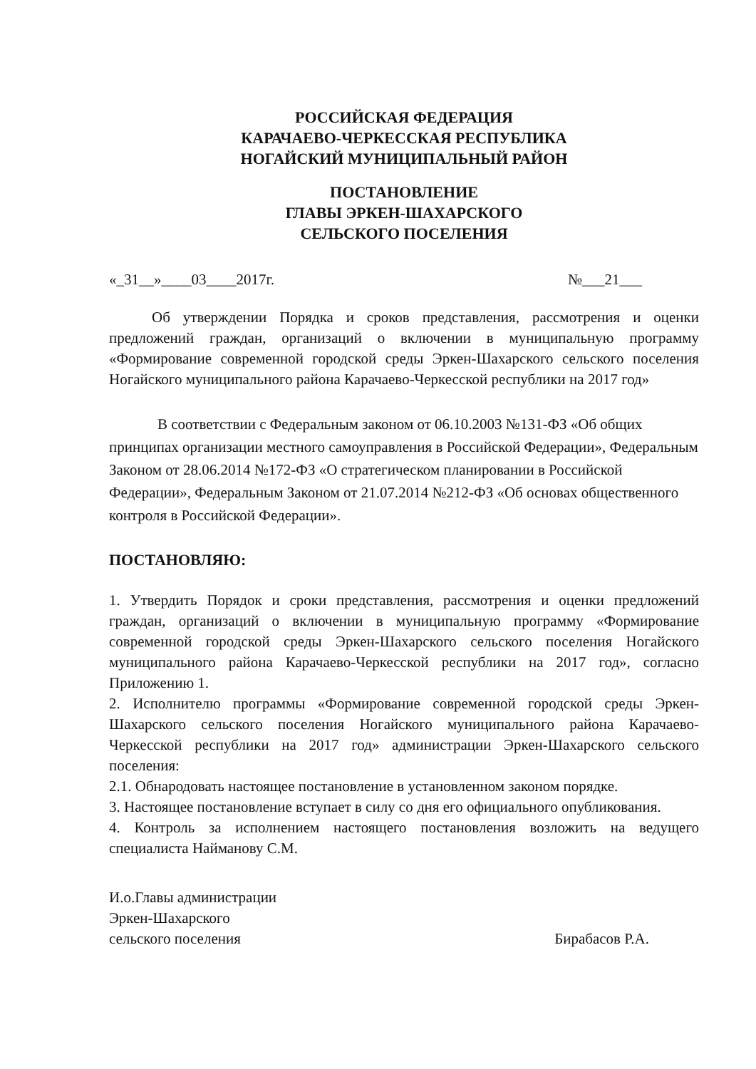РОССИЙСКАЯ ФЕДЕРАЦИЯ
КАРАЧАЕВО-ЧЕРКЕССКАЯ РЕСПУБЛИКА
НОГАЙСКИЙ МУНИЦИПАЛЬНЫЙ РАЙОН
ПОСТАНОВЛЕНИЕ
ГЛАВЫ ЭРКЕН-ШАХАРСКОГО
СЕЛЬСКОГО ПОСЕЛЕНИЯ
«_31__»____03____2017г. №___21___
Об утверждении Порядка и сроков представления, рассмотрения и оценки предложений граждан, организаций о включении в муниципальную программу «Формирование современной городской среды Эркен-Шахарского сельского поселения Ногайского муниципального района Карачаево-Черкесской республики на 2017 год»
В соответствии с Федеральным законом от 06.10.2003 №131-ФЗ «Об общих принципах организации местного самоуправления в Российской Федерации», Федеральным Законом от 28.06.2014 №172-ФЗ «О стратегическом планировании в Российской Федерации», Федеральным Законом от 21.07.2014 №212-ФЗ «Об основах общественного контроля в Российской Федерации».
ПОСТАНОВЛЯЮ:
1. Утвердить Порядок и сроки представления, рассмотрения и оценки предложений граждан, организаций о включении в муниципальную программу «Формирование современной городской среды Эркен-Шахарского сельского поселения Ногайского муниципального района Карачаево-Черкесской республики на 2017 год», согласно Приложению 1.
2. Исполнителю программы «Формирование современной городской среды Эркен-Шахарского сельского поселения Ногайского муниципального района Карачаево-Черкесской республики на 2017 год» администрации Эркен-Шахарского сельского поселения:
2.1. Обнародовать настоящее постановление в установленном законом порядке.
3. Настоящее постановление вступает в силу со дня его официального опубликования.
4. Контроль за исполнением настоящего постановления возложить на ведущего специалиста Найманову С.М.
И.о.Главы администрации
Эркен-Шахарского
сельского поселения Бирабасов Р.А.